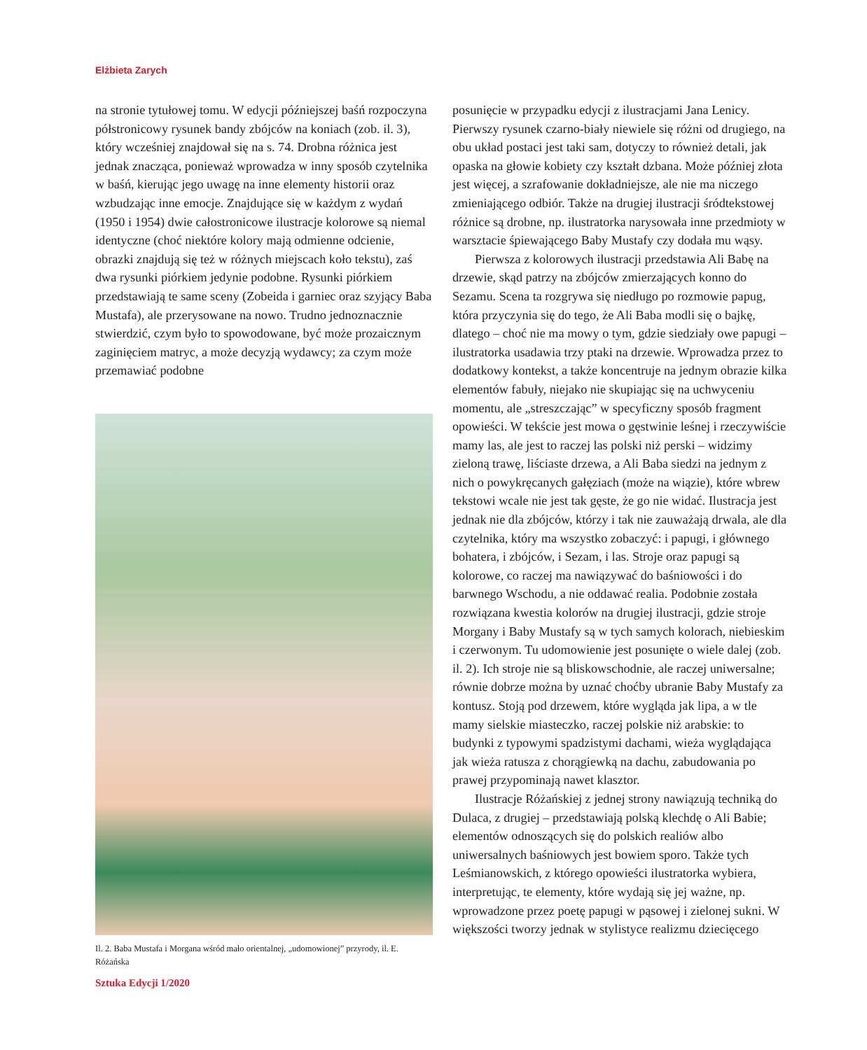Elżbieta Zarych
na stronie tytułowej tomu. W edycji późniejszej baśń rozpoczyna półstronicowy rysunek bandy zbójców na koniach (zob. il. 3), który wcześniej znajdował się na s. 74. Drobna różnica jest jednak znacząca, ponieważ wprowadza w inny sposób czytelnika w baśń, kierując jego uwagę na inne elementy historii oraz wzbudzając inne emocje. Znajdujące się w każdym z wydań (1950 i 1954) dwie całostronicowe ilustracje kolorowe są niemal identyczne (choć niektóre kolory mają odmienne odcienie, obrazki znajdują się też w różnych miejscach koło tekstu), zaś dwa rysunki piórkiem jedynie podobne. Rysunki piórkiem przedstawiają te same sceny (Zobeida i garniec oraz szyjący Baba Mustafa), ale przerysowane na nowo. Trudno jednoznacznie stwierdzić, czym było to spowodowane, być może prozaicznym zaginięciem matryc, a może decyzją wydawcy; za czym może przemawiać podobne
Il. 2. Baba Mustafa i Morgana wśród mało orientalnej, „udomowionej” przyrody, il. E. Różańska
posunięcie w przypadku edycji z ilustracjami Jana Lenicy. Pierwszy rysunek czarno-biały niewiele się różni od drugiego, na obu układ postaci jest taki sam, dotyczy to również detali, jak opaska na głowie kobiety czy kształt dzbana. Może później złota jest więcej, a szrafowanie dokładniejsze, ale nie ma niczego zmieniającego odbiór. Także na drugiej ilustracji śródtekstowej różnice są drobne, np. ilustratorka narysowała inne przedmioty w warsztacie śpiewającego Baby Mustafy czy dodała mu wąsy.
Pierwsza z kolorowych ilustracji przedstawia Ali Babę na drzewie, skąd patrzy na zbójców zmierzających konno do Sezamu. Scena ta rozgrywa się niedługo po rozmowie papug, która przyczynia się do tego, że Ali Baba modli się o bajkę, dlatego – choć nie ma mowy o tym, gdzie siedziały owe papugi – ilustratorka usadawia trzy ptaki na drzewie. Wprowadza przez to dodatkowy kontekst, a także koncentruje na jednym obrazie kilka elementów fabuły, niejako nie skupiając się na uchwyceniu momentu, ale „streszczając” w specyficzny sposób fragment opowieści. W tekście jest mowa o gęstwinie leśnej i rzeczywiście mamy las, ale jest to raczej las polski niż perski – widzimy zieloną trawę, liściaste drzewa, a Ali Baba siedzi na jednym z nich o powykręcanych gałęziach (może na wiązie), które wbrew tekstowi wcale nie jest tak gęste, że go nie widać. Ilustracja jest jednak nie dla zbójców, którzy i tak nie zauważają drwala, ale dla czytelnika, który ma wszystko zobaczyć: i papugi, i głównego bohatera, i zbójców, i Sezam, i las. Stroje oraz papugi są kolorowe, co raczej ma nawiązywać do baśniowości i do barwnego Wschodu, a nie oddawać realia. Podobnie została rozwiązana kwestia kolorów na drugiej ilustracji, gdzie stroje Morgany i Baby Mustafy są w tych samych kolorach, niebieskim i czerwonym. Tu udomowienie jest posunięte o wiele dalej (zob. il. 2). Ich stroje nie są bliskowschodnie, ale raczej uniwersalne; równie dobrze można by uznać choćby ubranie Baby Mustafy za kontusz. Stoją pod drzewem, które wygląda jak lipa, a w tle mamy sielskie miasteczko, raczej polskie niż arabskie: to budynki z typowymi spadzistymi dachami, wieża wyglądająca jak wieża ratusza z chorągiewką na dachu, zabudowania po prawej przypominają nawet klasztor.
Ilustracje Różańskiej z jednej strony nawiązują techniką do Dulaca, z drugiej – przedstawiają polską klechdę o Ali Babie; elementów odnoszących się do polskich realiów albo uniwersalnych baśniowych jest bowiem sporo. Także tych Leśmianowskich, z którego opowieści ilustratorka wybiera, interpretując, te elementy, które wydają się jej ważne, np. wprowadzone przez poetę papugi w pąsowej i zielonej sukni. W większości tworzy jednak w stylistyce realizmu dziecięcego
Sztuka Edycji 1/2020